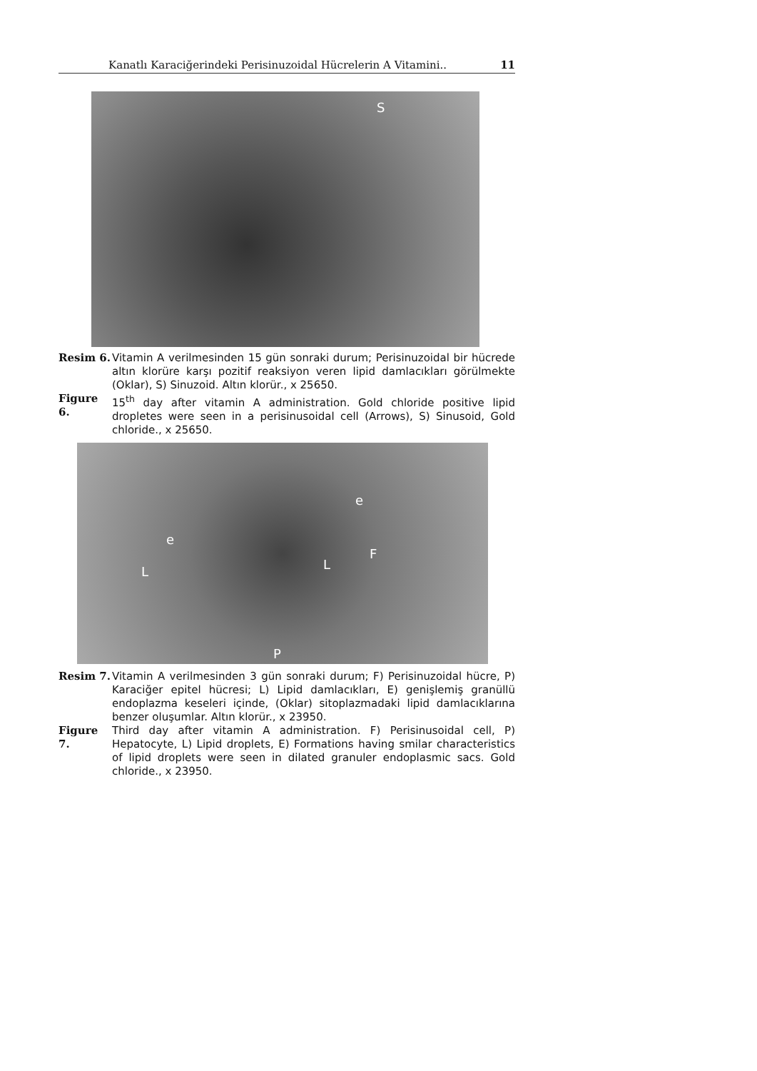Kanatlı Karaciğerindeki Perisinuzoidal Hücrelerin A Vitamini.. 11
S
Resim 6. Vitamin A verilmesinden 15 gün sonraki durum; Perisinuzoidal bir hücrede altın klorüre karşı pozitif reaksiyon veren lipid damlacıkları görülmekte (Oklar), S) Sinuzoid. Altın klorür., x 25650.
Figure 6.
15<sup>th</sup> day after vitamin A administration. Gold chloride positive lipid dropletes were seen in a perisinusoidal cell (Arrows), S) Sinusoid, Gold chloride., x 25650.
e
e
L L
F
P
Resim 7. Vitamin A verilmesinden 3 gün sonraki durum; F) Perisinuzoidal hücre, P) Karaciğer epitel hücresi; L) Lipid damlacıkları, E) genişlemiş granüllü endoplazma keseleri içinde, (Oklar) sitoplazmadaki lipid damlacıklarına benzer oluşumlar. Altın klorür., x 23950.
Figure 7.
Third day after vitamin A administration. F) Perisinusoidal cell, P) Hepatocyte, L) Lipid droplets, E) Formations having smilar characteristics of lipid droplets were seen in dilated granuler endoplasmic sacs. Gold chloride., x 23950.